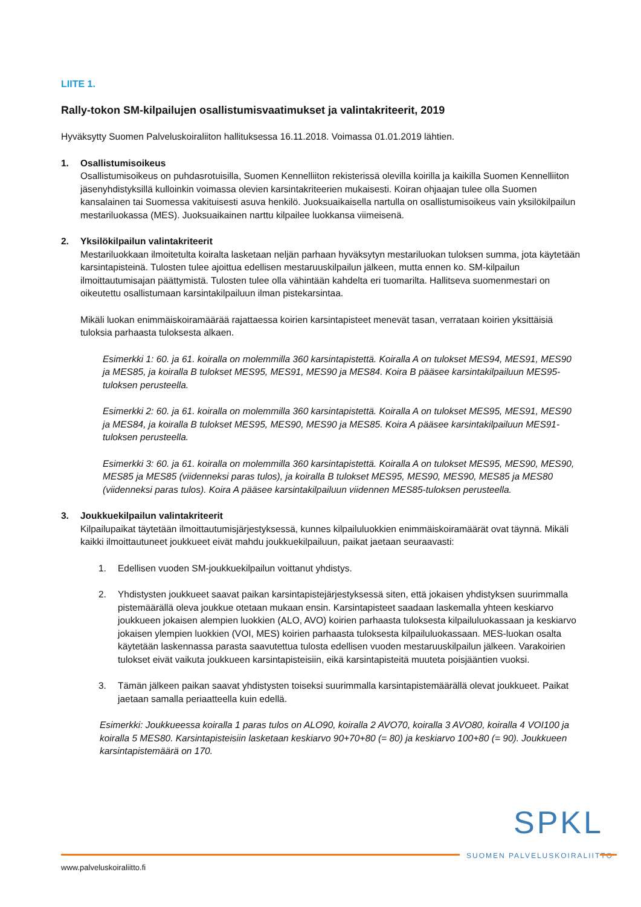LIITE 1.
Rally-tokon SM-kilpailujen osallistumisvaatimukset ja valintakriteerit, 2019
Hyväksytty Suomen Palveluskoiraliiton hallituksessa 16.11.2018. Voimassa 01.01.2019 lähtien.
1. Osallistumisoikeus
Osallistumisoikeus on puhdasrotuisilla, Suomen Kennelliiton rekisterissä olevilla koirilla ja kaikilla Suomen Kennelliiton jäsenyhdistyksillä kulloinkin voimassa olevien karsintakriteerien mukaisesti. Koiran ohjaajan tulee olla Suomen kansalainen tai Suomessa vakituisesti asuva henkilö. Juoksuaikaisella nartulla on osallistumisoikeus vain yksilökilpailun mestariluokassa (MES). Juoksuaikainen narttu kilpailee luokkansa viimeisenä.
2. Yksilökilpailun valintakriteerit
Mestariluokkaan ilmoitetulta koiralta lasketaan neljän parhaan hyväksytyn mestariluokan tuloksen summa, jota käytetään karsintapisteinä. Tulosten tulee ajoittua edellisen mestaruuskilpailun jälkeen, mutta ennen ko. SM-kilpailun ilmoittautumisajan päättymistä. Tulosten tulee olla vähintään kahdelta eri tuomarilta. Hallitseva suomenmestari on oikeutettu osallistumaan karsintakilpailuun ilman pistekarsintaa.
Mikäli luokan enimmäiskoiramäärää rajattaessa koirien karsintapisteet menevät tasan, verrataan koirien yksittäisiä tuloksia parhaasta tuloksesta alkaen.
Esimerkki 1: 60. ja 61. koiralla on molemmilla 360 karsintapistettä. Koiralla A on tulokset MES94, MES91, MES90 ja MES85, ja koiralla B tulokset MES95, MES91, MES90 ja MES84. Koira B pääsee karsintakilpailuun MES95-tuloksen perusteella.
Esimerkki 2: 60. ja 61. koiralla on molemmilla 360 karsintapistettä. Koiralla A on tulokset MES95, MES91, MES90 ja MES84, ja koiralla B tulokset MES95, MES90, MES90 ja MES85. Koira A pääsee karsintakilpailuun MES91-tuloksen perusteella.
Esimerkki 3: 60. ja 61. koiralla on molemmilla 360 karsintapistettä. Koiralla A on tulokset MES95, MES90, MES90, MES85 ja MES85 (viidenneksi paras tulos), ja koiralla B tulokset MES95, MES90, MES90, MES85 ja MES80 (viidenneksi paras tulos). Koira A pääsee karsintakilpailuun viidennen MES85-tuloksen perusteella.
3. Joukkuekilpailun valintakriteerit
Kilpailupaikat täytetään ilmoittautumisjärjestyksessä, kunnes kilpailuluokkien enimmäiskoiramäärät ovat täynnä. Mikäli kaikki ilmoittautuneet joukkueet eivät mahdu joukkuekilpailuun, paikat jaetaan seuraavasti:
1. Edellisen vuoden SM-joukkuekilpailun voittanut yhdistys.
2. Yhdistysten joukkueet saavat paikan karsintapistejärjestyksessä siten, että jokaisen yhdistyksen suurimmalla pistemäärällä oleva joukkue otetaan mukaan ensin. Karsintapisteet saadaan laskemalla yhteen keskiarvo joukkueen jokaisen alempien luokkien (ALO, AVO) koirien parhaasta tuloksesta kilpailuluokassaan ja keskiarvo jokaisen ylempien luokkien (VOI, MES) koirien parhaasta tuloksesta kilpailuluokassaan. MES-luokan osalta käytetään laskennassa parasta saavutettua tulosta edellisen vuoden mestaruuskilpailun jälkeen. Varakoirien tulokset eivät vaikuta joukkueen karsintapisteisiin, eikä karsintapisteitä muuteta poisjääntien vuoksi.
3. Tämän jälkeen paikan saavat yhdistysten toiseksi suurimmalla karsintapistemäärällä olevat joukkueet. Paikat jaetaan samalla periaatteella kuin edellä.
Esimerkki: Joukkueessa koiralla 1 paras tulos on ALO90, koiralla 2 AVO70, koiralla 3 AVO80, koiralla 4 VOI100 ja koiralla 5 MES80. Karsintapisteisiin lasketaan keskiarvo 90+70+80 (= 80) ja keskiarvo 100+80 (= 90). Joukkueen karsintapistemäärä on 170.
SPKL
SUOMEN PALVELUSKOIRALIITTO
www.palveluskoiraliitto.fi